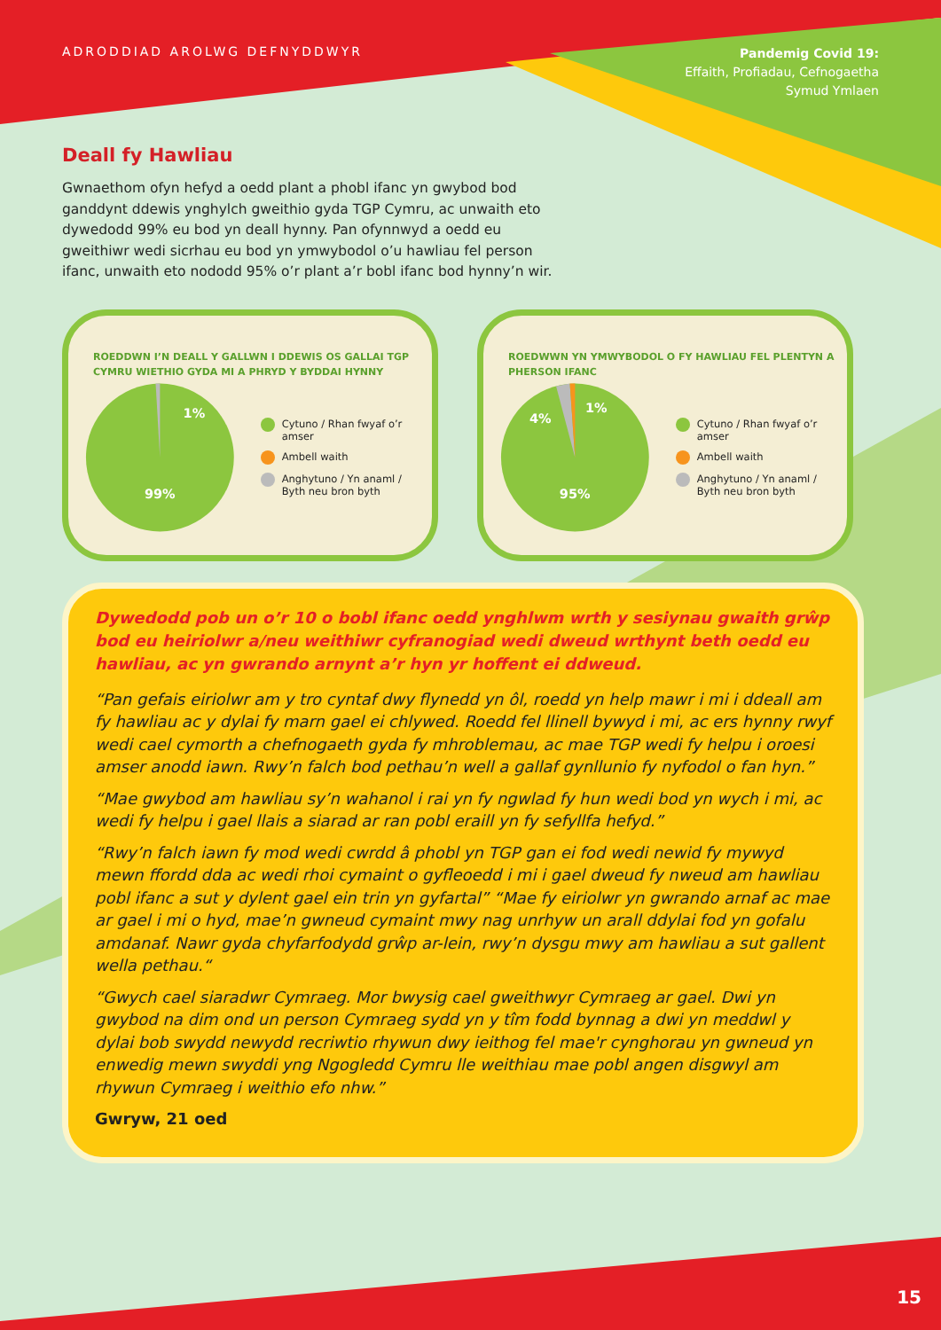ADRODDIAD AROLWG DEFNYDDWYR
Pandemig Covid 19:
Effaith, Profiadau, Cefnogaetha
Symud Ymlaen
Deall fy Hawliau
Gwnaethom ofyn hefyd a oedd plant a phobl ifanc yn gwybod bod ganddynt ddewis ynghylch gweithio gyda TGP Cymru, ac unwaith eto dywedodd 99% eu bod yn deall hynny. Pan ofynnwyd a oedd eu gweithiwr wedi sicrhau eu bod yn ymwybodol o’u hawliau fel person ifanc, unwaith eto nododd 95% o’r plant a’r bobl ifanc bod hynny’n wir.
ROEDDWN I’N DEALL Y GALLWN I DDEWIS OS GALLAI TGP CYMRU WIETHIO GYDA MI A PHRYD Y BYDDAI HYNNY
1%
99%
Cytuno / Rhan fwyaf o’r amser
Ambell waith
Anghytuno / Yn anaml /
Byth neu bron byth
ROEDWWN YN YMWYBODOL O FY HAWLIAU FEL PLENTYN A PHERSON IFANC
1%
4%
95%
Cytuno / Rhan fwyaf o’r amser
Ambell waith
Anghytuno / Yn anaml /
Byth neu bron byth
Dywedodd pob un o’r 10 o bobl ifanc oedd ynghlwm wrth y sesiynau gwaith grŵp bod eu heiriolwr a/neu weithiwr cyfranogiad wedi dweud wrthynt beth oedd eu hawliau, ac yn gwrando arnynt a’r hyn yr hoffent ei ddweud.
“Pan gefais eiriolwr am y tro cyntaf dwy flynedd yn ôl, roedd yn help mawr i mi i ddeall am fy hawliau ac y dylai fy marn gael ei chlywed. Roedd fel llinell bywyd i mi, ac ers hynny rwyf wedi cael cymorth a chefnogaeth gyda fy mhroblemau, ac mae TGP wedi fy helpu i oroesi amser anodd iawn. Rwy’n falch bod pethau’n well a gallaf gynllunio fy nyfodol o fan hyn.”
“Mae gwybod am hawliau sy’n wahanol i rai yn fy ngwlad fy hun wedi bod yn wych i mi, ac wedi fy helpu i gael llais a siarad ar ran pobl eraill yn fy sefyllfa hefyd.”
“Rwy’n falch iawn fy mod wedi cwrdd â phobl yn TGP gan ei fod wedi newid fy mywyd mewn ffordd dda ac wedi rhoi cymaint o gyfleoedd i mi i gael dweud fy nweud am hawliau pobl ifanc a sut y dylent gael ein trin yn gyfartal” “Mae fy eiriolwr yn gwrando arnaf ac mae ar gael i mi o hyd, mae’n gwneud cymaint mwy nag unrhyw un arall ddylai fod yn gofalu amdanaf. Nawr gyda chyfarfodydd grŵp ar-lein, rwy’n dysgu mwy am hawliau a sut gallent wella pethau.“
“Gwych cael siaradwr Cymraeg. Mor bwysig cael gweithwyr Cymraeg ar gael. Dwi yn gwybod na dim ond un person Cymraeg sydd yn y tîm fodd bynnag a dwi yn meddwl y dylai bob swydd newydd recriwtio rhywun dwy ieithog fel mae'r cynghorau yn gwneud yn enwedig mewn swyddi yng Ngogledd Cymru lle weithiau mae pobl angen disgwyl am rhywun Cymraeg i weithio efo nhw.”
Gwryw, 21 oed
15